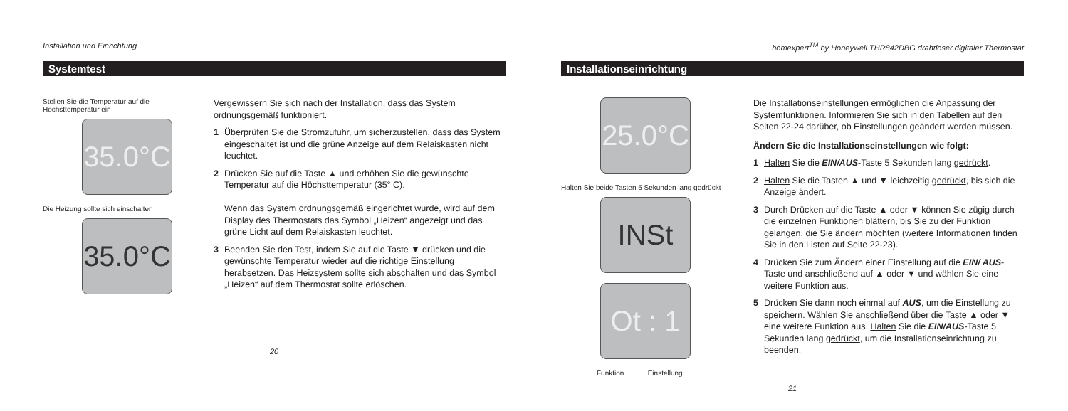Installation und Einrichtung
Systemtest
Stellen Sie die Temperatur auf die
Höchsttemperatur ein
35.0°C
Die Heizung sollte sich einschalten
35.0°C
Vergewissern Sie sich nach der Installation, dass das System ordnungsgemäß funktioniert.
1 Überprüfen Sie die Stromzufuhr, um sicherzustellen, dass das System eingeschaltet ist und die grüne Anzeige auf dem Relaiskasten nicht leuchtet.
2 Drücken Sie auf die Taste ▲ und erhöhen Sie die gewünschte Temperatur auf die Höchsttemperatur (35° C).
Wenn das System ordnungsgemäß eingerichtet wurde, wird auf dem Display des Thermostats das Symbol „Heizen“ angezeigt und das grüne Licht auf dem Relaiskasten leuchtet.
3 Beenden Sie den Test, indem Sie auf die Taste ▼ drücken und die gewünschte Temperatur wieder auf die richtige Einstellung herabsetzen. Das Heizsystem sollte sich abschalten und das Symbol „Heizen“ auf dem Thermostat sollte erlöschen.
20
homexpert<sup>TM</sup> by Honeywell THR842DBG drahtloser digitaler Thermostat
Installationseinrichtung
25.0°C
Halten Sie beide Tasten 5 Sekunden lang gedrückt
INSt
Ot : 1
Funktion Einstellung
Die Installationseinstellungen ermöglichen die Anpassung der Systemfunktionen. Informieren Sie sich in den Tabellen auf den Seiten 22-24 darüber, ob Einstellungen geändert werden müssen.
Ändern Sie die Installationseinstellungen wie folgt:
1 Halten Sie die EIN/AUS-Taste 5 Sekunden lang gedrückt.
2 Halten Sie die Tasten ▲ und ▼ leichzeitig gedrückt, bis sich die Anzeige ändert.
3 Durch Drücken auf die Taste ▲ oder ▼ können Sie zügig durch die einzelnen Funktionen blättern, bis Sie zu der Funktion gelangen, die Sie ändern möchten (weitere Informationen finden Sie in den Listen auf Seite 22-23).
4 Drücken Sie zum Ändern einer Einstellung auf die EIN/ AUS-Taste und anschließend auf ▲ oder ▼ und wählen Sie eine weitere Funktion aus.
5 Drücken Sie dann noch einmal auf AUS, um die Einstellung zu speichern. Wählen Sie anschließend über die Taste ▲ oder ▼ eine weitere Funktion aus. Halten Sie die EIN/AUS-Taste 5 Sekunden lang gedrückt, um die Installationseinrichtung zu beenden.
21